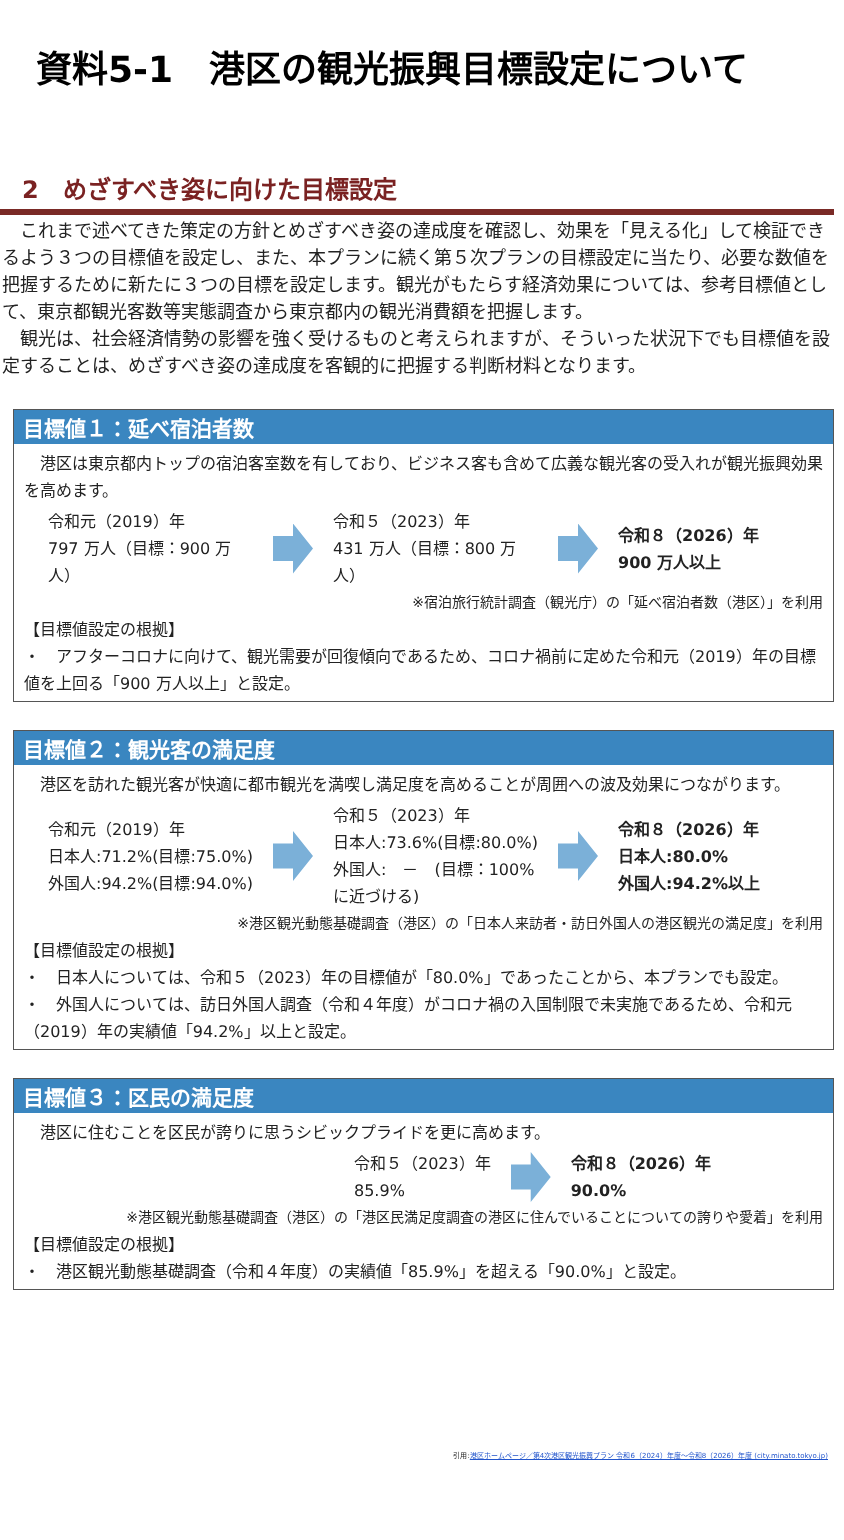資料5-1　港区の観光振興目標設定について
2　めざすべき姿に向けた目標設定
　これまで述べてきた策定の方針とめざすべき姿の達成度を確認し、効果を「見える化」して検証できるよう３つの目標値を設定し、また、本プランに続く第５次プランの目標設定に当たり、必要な数値を把握するために新たに３つの目標を設定します。観光がもたらす経済効果については、参考目標値として、東京都観光客数等実態調査から東京都内の観光消費額を把握します。
　観光は、社会経済情勢の影響を強く受けるものと考えられますが、そういった状況下でも目標値を設定することは、めざすべき姿の達成度を客観的に把握する判断材料となります。
目標値１：延べ宿泊者数
　港区は東京都内トップの宿泊客室数を有しており、ビジネス客も含めて広義な観光客の受入れが観光振興効果を高めます。
令和元（2019）年
797 万人（目標：900 万人）
令和５（2023）年
431 万人（目標：800 万人）
令和８（2026）年
900 万人以上
※宿泊旅行統計調査（観光庁）の「延べ宿泊者数（港区）」を利用
【目標値設定の根拠】
・　アフターコロナに向けて、観光需要が回復傾向であるため、コロナ禍前に定めた令和元（2019）年の目標値を上回る「900 万人以上」と設定。
目標値２：観光客の満足度
　港区を訪れた観光客が快適に都市観光を満喫し満足度を高めることが周囲への波及効果につながります。
令和元（2019）年
日本人:71.2%(目標:75.0%)
外国人:94.2%(目標:94.0%)
令和５（2023）年
日本人:73.6%(目標:80.0%)
外国人:　－　(目標：100%に近づける)
令和８（2026）年
日本人:80.0%
外国人:94.2%以上
※港区観光動態基礎調査（港区）の「日本人来訪者・訪日外国人の港区観光の満足度」を利用
【目標値設定の根拠】
・　日本人については、令和５（2023）年の目標値が「80.0%」であったことから、本プランでも設定。
・　外国人については、訪日外国人調査（令和４年度）がコロナ禍の入国制限で未実施であるため、令和元（2019）年の実績値「94.2%」以上と設定。
目標値３：区民の満足度
　港区に住むことを区民が誇りに思うシビックプライドを更に高めます。
令和５（2023）年
85.9%
令和８（2026）年
90.0%
※港区観光動態基礎調査（港区）の「港区民満足度調査の港区に住んでいることについての誇りや愛着」を利用
【目標値設定の根拠】
・　港区観光動態基礎調査（令和４年度）の実績値「85.9%」を超える「90.0%」と設定。
引用:港区ホームページ／第4次港区観光振興プラン 令和6（2024）年度～令和8（2026）年度 (city.minato.tokyo.jp)